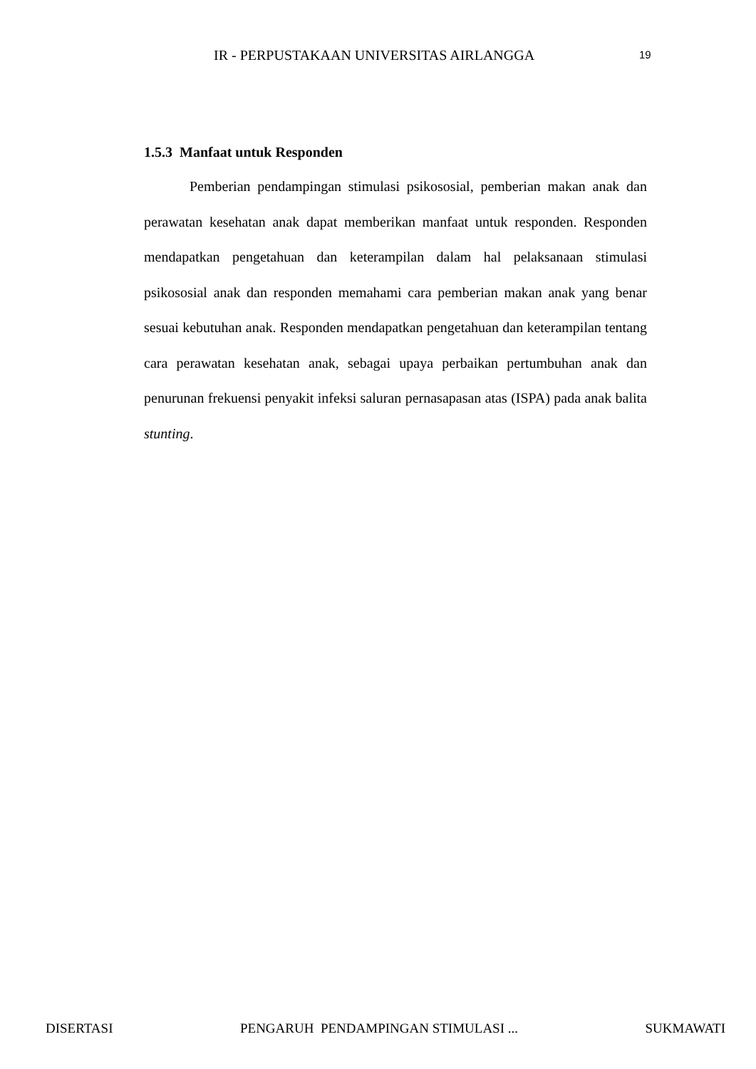IR - PERPUSTAKAAN UNIVERSITAS AIRLANGGA 19
1.5.3 Manfaat untuk Responden
Pemberian pendampingan stimulasi psikososial, pemberian makan anak dan perawatan kesehatan anak dapat memberikan manfaat untuk responden. Responden mendapatkan pengetahuan dan keterampilan dalam hal pelaksanaan stimulasi psikososial anak dan responden memahami cara pemberian makan anak yang benar sesuai kebutuhan anak. Responden mendapatkan pengetahuan dan keterampilan tentang cara perawatan kesehatan anak, sebagai upaya perbaikan pertumbuhan anak dan penurunan frekuensi penyakit infeksi saluran pernasapasan atas (ISPA) pada anak balita stunting.
DISERTASI PENGARUH PENDAMPINGAN STIMULASI ... SUKMAWATI